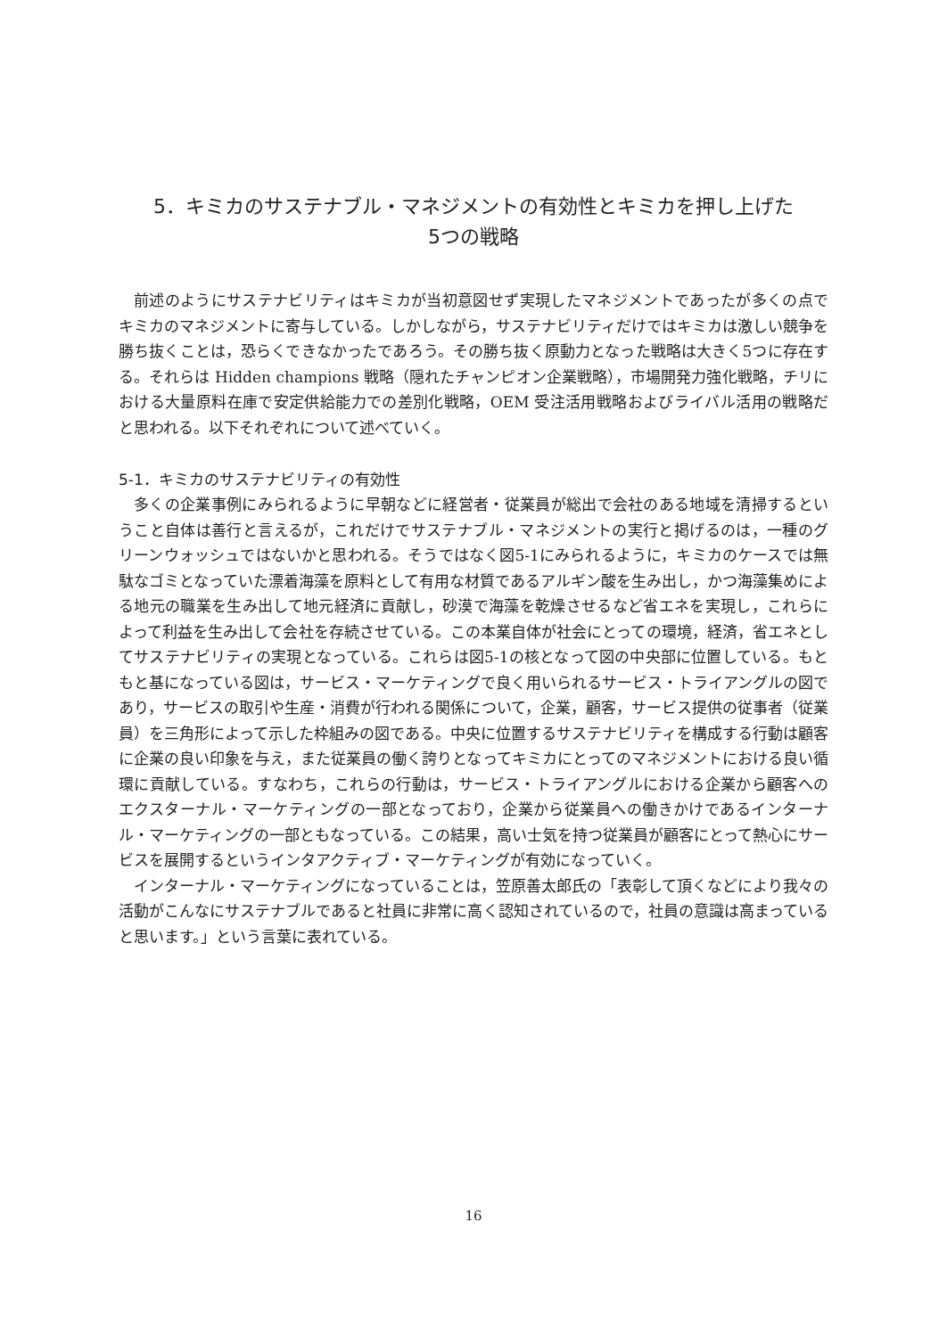5．キミカのサステナブル・マネジメントの有効性とキミカを押し上げた
5つの戦略
前述のようにサステナビリティはキミカが当初意図せず実現したマネジメントであったが多くの点でキミカのマネジメントに寄与している。しかしながら，サステナビリティだけではキミカは激しい競争を勝ち抜くことは，恐らくできなかったであろう。その勝ち抜く原動力となった戦略は大きく5つに存在する。それらは Hidden champions 戦略（隠れたチャンピオン企業戦略），市場開発力強化戦略，チリにおける大量原料在庫で安定供給能力での差別化戦略，OEM 受注活用戦略およびライバル活用の戦略だと思われる。以下それぞれについて述べていく。
5-1．キミカのサステナビリティの有効性
多くの企業事例にみられるように早朝などに経営者・従業員が総出で会社のある地域を清掃するということ自体は善行と言えるが，これだけでサステナブル・マネジメントの実行と掲げるのは，一種のグリーンウォッシュではないかと思われる。そうではなく図5-1にみられるように，キミカのケースでは無駄なゴミとなっていた漂着海藻を原料として有用な材質であるアルギン酸を生み出し，かつ海藻集めによる地元の職業を生み出して地元経済に貢献し，砂漠で海藻を乾燥させるなど省エネを実現し，これらによって利益を生み出して会社を存続させている。この本業自体が社会にとっての環境，経済，省エネとしてサステナビリティの実現となっている。これらは図5-1の核となって図の中央部に位置している。もともと基になっている図は，サービス・マーケティングで良く用いられるサービス・トライアングルの図であり，サービスの取引や生産・消費が行われる関係について，企業，顧客，サービス提供の従事者（従業員）を三角形によって示した枠組みの図である。中央に位置するサステナビリティを構成する行動は顧客に企業の良い印象を与え，また従業員の働く誇りとなってキミカにとってのマネジメントにおける良い循環に貢献している。すなわち，これらの行動は，サービス・トライアングルにおける企業から顧客へのエクスターナル・マーケティングの一部となっており，企業から従業員への働きかけであるインターナル・マーケティングの一部ともなっている。この結果，高い士気を持つ従業員が顧客にとって熱心にサービスを展開するというインタアクティブ・マーケティングが有効になっていく。
インターナル・マーケティングになっていることは，笠原善太郎氏の「表彰して頂くなどにより我々の活動がこんなにサステナブルであると社員に非常に高く認知されているので，社員の意識は高まっていると思います。」という言葉に表れている。
16